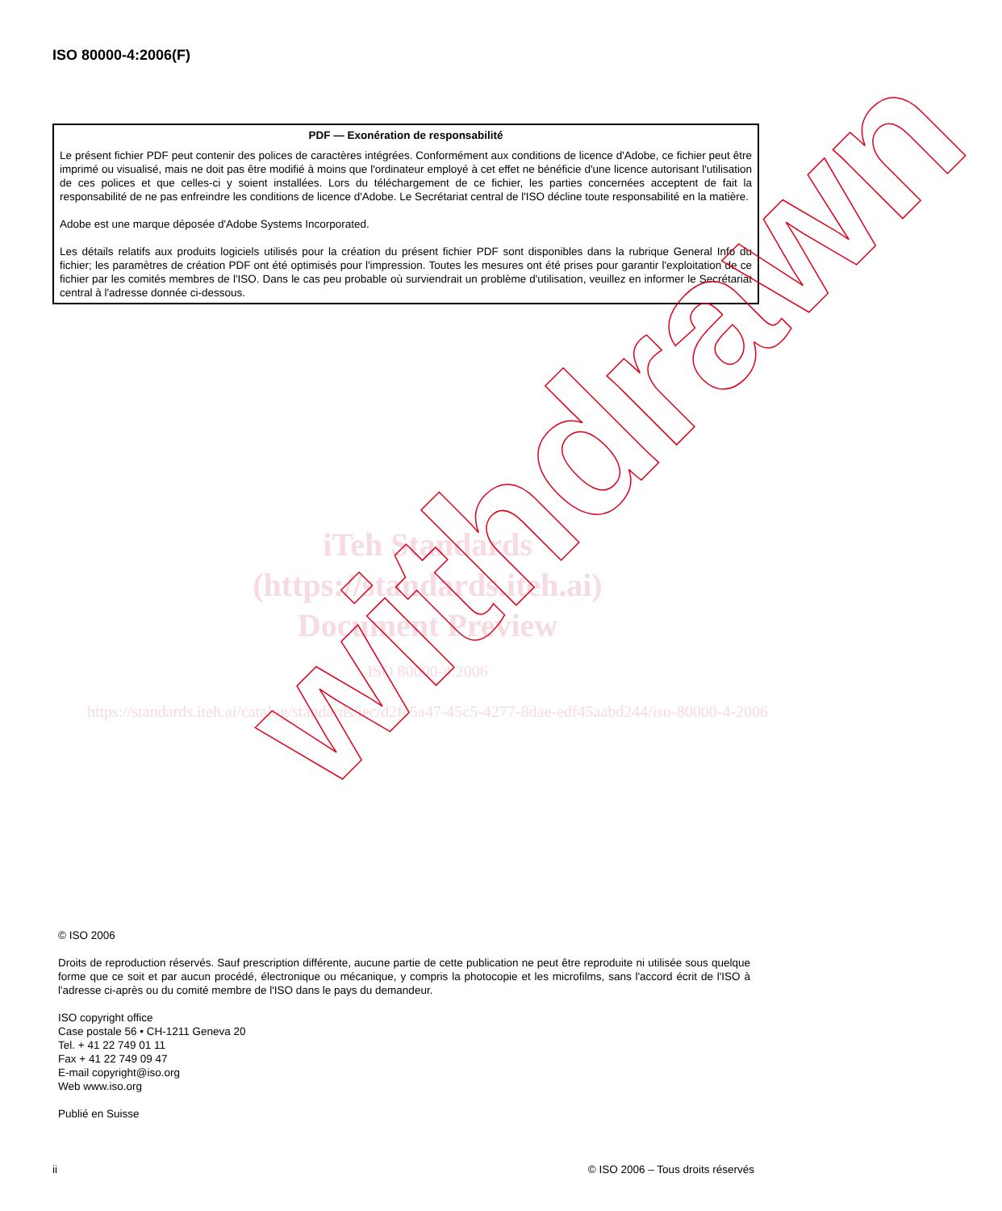ISO 80000-4:2006(F)
PDF — Exonération de responsabilité
Le présent fichier PDF peut contenir des polices de caractères intégrées. Conformément aux conditions de licence d'Adobe, ce fichier peut être imprimé ou visualisé, mais ne doit pas être modifié à moins que l'ordinateur employé à cet effet ne bénéficie d'une licence autorisant l'utilisation de ces polices et que celles-ci y soient installées. Lors du téléchargement de ce fichier, les parties concernées acceptent de fait la responsabilité de ne pas enfreindre les conditions de licence d'Adobe. Le Secrétariat central de l'ISO décline toute responsabilité en la matière.
Adobe est une marque déposée d'Adobe Systems Incorporated.
Les détails relatifs aux produits logiciels utilisés pour la création du présent fichier PDF sont disponibles dans la rubrique General Info du fichier; les paramètres de création PDF ont été optimisés pour l'impression. Toutes les mesures ont été prises pour garantir l'exploitation de ce fichier par les comités membres de l'ISO. Dans le cas peu probable où surviendrait un problème d'utilisation, veuillez en informer le Secrétariat central à l'adresse donnée ci-dessous.
iTeh Standards
(https://standards.iteh.ai)
Document Preview
ISO 80000-4:2006
https://standards.iteh.ai/catalog/standards/iec/d2fc5a47-45c5-4277-8dae-edf45aabd244/iso-80000-4-2006
withdrawn
© ISO 2006
Droits de reproduction réservés. Sauf prescription différente, aucune partie de cette publication ne peut être reproduite ni utilisée sous quelque forme que ce soit et par aucun procédé, électronique ou mécanique, y compris la photocopie et les microfilms, sans l'accord écrit de l'ISO à l'adresse ci-après ou du comité membre de l'ISO dans le pays du demandeur.
ISO copyright office
Case postale 56 • CH-1211 Geneva 20
Tel. + 41 22 749 01 11
Fax + 41 22 749 09 47
E-mail copyright@iso.org
Web www.iso.org
Publié en Suisse
ii © ISO 2006 – Tous droits réservés